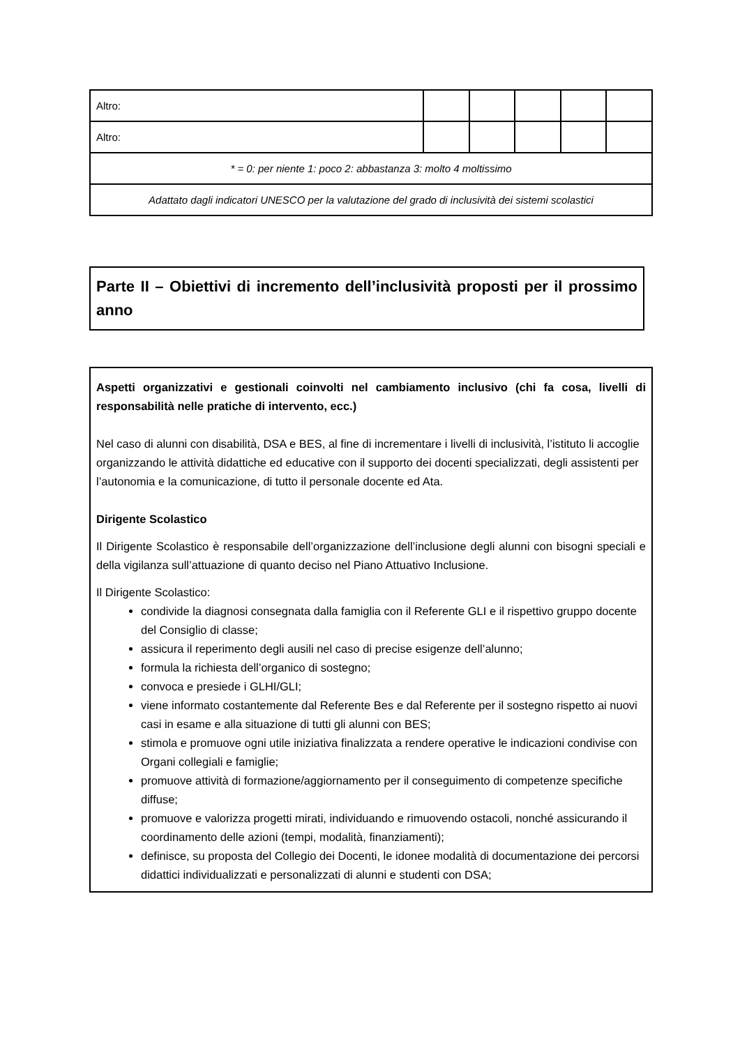| Altro: | | | | | |
| Altro: | | | | | |
| * = 0: per niente 1: poco 2: abbastanza 3: molto 4 moltissimo | | | | | |
| Adattato dagli indicatori UNESCO per la valutazione del grado di inclusività dei sistemi scolastici | | | | | |
Parte II – Obiettivi di incremento dell’inclusività proposti per il prossimo anno
Aspetti organizzativi e gestionali coinvolti nel cambiamento inclusivo (chi fa cosa, livelli di responsabilità nelle pratiche di intervento, ecc.)
Nel caso di alunni con disabilità, DSA e BES, al fine di incrementare i livelli di inclusività, l’istituto li accoglie organizzando le attività didattiche ed educative con il supporto dei docenti specializzati, degli assistenti per l’autonomia e la comunicazione, di tutto il personale docente ed Ata.
Dirigente Scolastico
Il Dirigente Scolastico è responsabile dell’organizzazione dell’inclusione degli alunni con bisogni speciali e della vigilanza sull’attuazione di quanto deciso nel Piano Attuativo Inclusione.
Il Dirigente Scolastico:
condivide la diagnosi consegnata dalla famiglia con il Referente GLI e il rispettivo gruppo docente del Consiglio di classe;
assicura il reperimento degli ausili nel caso di precise esigenze dell’alunno;
formula la richiesta dell’organico di sostegno;
convoca e presiede i GLHI/GLI;
viene informato costantemente dal Referente Bes e dal Referente per il sostegno rispetto ai nuovi casi in esame e alla situazione di tutti gli alunni con BES;
stimola e promuove ogni utile iniziativa finalizzata a rendere operative le indicazioni condivise con Organi collegiali e famiglie;
promuove attività di formazione/aggiornamento per il conseguimento di competenze specifiche diffuse;
promuove e valorizza progetti mirati, individuando e rimuovendo ostacoli, nonché assicurando il coordinamento delle azioni (tempi, modalità, finanziamenti);
definisce, su proposta del Collegio dei Docenti, le idonee modalità di documentazione dei percorsi didattici individualizzati e personalizzati di alunni e studenti con DSA;